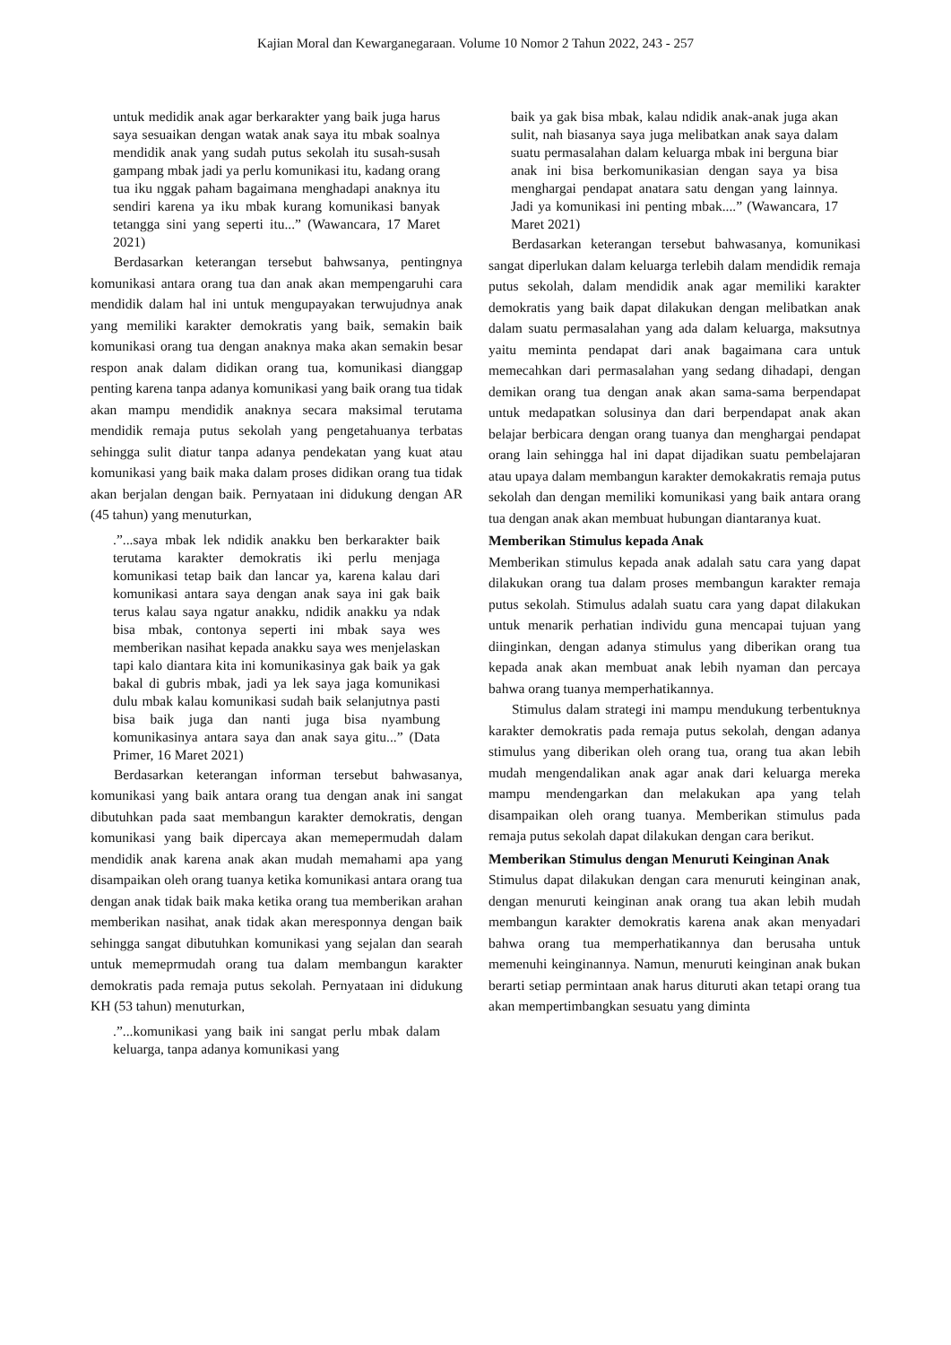Kajian Moral dan Kewarganegaraan. Volume 10 Nomor 2 Tahun 2022, 243 - 257
untuk medidik anak agar berkarakter yang baik juga harus saya sesuaikan dengan watak anak saya itu mbak soalnya mendidik anak yang sudah putus sekolah itu susah-susah gampang mbak jadi ya perlu komunikasi itu, kadang orang tua iku nggak paham bagaimana menghadapi anaknya itu sendiri karena ya iku mbak kurang komunikasi banyak tetangga sini yang seperti itu...” (Wawancara, 17 Maret 2021)
Berdasarkan keterangan tersebut bahwsanya, pentingnya komunikasi antara orang tua dan anak akan mempengaruhi cara mendidik dalam hal ini untuk mengupayakan terwujudnya anak yang memiliki karakter demokratis yang baik, semakin baik komunikasi orang tua dengan anaknya maka akan semakin besar respon anak dalam didikan orang tua, komunikasi dianggap penting karena tanpa adanya komunikasi yang baik orang tua tidak akan mampu mendidik anaknya secara maksimal terutama mendidik remaja putus sekolah yang pengetahuanya terbatas sehingga sulit diatur tanpa adanya pendekatan yang kuat atau komunikasi yang baik maka dalam proses didikan orang tua tidak akan berjalan dengan baik. Pernyataan ini didukung dengan AR (45 tahun) yang menuturkan,
.”...saya mbak lek ndidik anakku ben berkarakter baik terutama karakter demokratis iki perlu menjaga komunikasi tetap baik dan lancar ya, karena kalau dari komunikasi antara saya dengan anak saya ini gak baik terus kalau saya ngatur anakku, ndidik anakku ya ndak bisa mbak, contonya seperti ini mbak saya wes memberikan nasihat kepada anakku saya wes menjelaskan tapi kalo diantara kita ini komunikasinya gak baik ya gak bakal di gubris mbak, jadi ya lek saya jaga komunikasi dulu mbak kalau komunikasi sudah baik selanjutnya pasti bisa baik juga dan nanti juga bisa nyambung komunikasinya antara saya dan anak saya gitu...” (Data Primer, 16 Maret 2021)
Berdasarkan keterangan informan tersebut bahwasanya, komunikasi yang baik antara orang tua dengan anak ini sangat dibutuhkan pada saat membangun karakter demokratis, dengan komunikasi yang baik dipercaya akan memepermudah dalam mendidik anak karena anak akan mudah memahami apa yang disampaikan oleh orang tuanya ketika komunikasi antara orang tua dengan anak tidak baik maka ketika orang tua memberikan arahan memberikan nasihat, anak tidak akan meresponnya dengan baik sehingga sangat dibutuhkan komunikasi yang sejalan dan searah untuk memeprmudah orang tua dalam membangun karakter demokratis pada remaja putus sekolah. Pernyataan ini didukung KH (53 tahun) menuturkan,
.”...komunikasi yang baik ini sangat perlu mbak dalam keluarga, tanpa adanya komunikasi yang
baik ya gak bisa mbak, kalau ndidik anak-anak juga akan sulit, nah biasanya saya juga melibatkan anak saya dalam suatu permasalahan dalam keluarga mbak ini berguna biar anak ini bisa berkomunikasian dengan saya ya bisa menghargai pendapat anatara satu dengan yang lainnya. Jadi ya komunikasi ini penting mbak....” (Wawancara, 17 Maret 2021)
Berdasarkan keterangan tersebut bahwasanya, komunikasi sangat diperlukan dalam keluarga terlebih dalam mendidik remaja putus sekolah, dalam mendidik anak agar memiliki karakter demokratis yang baik dapat dilakukan dengan melibatkan anak dalam suatu permasalahan yang ada dalam keluarga, maksutnya yaitu meminta pendapat dari anak bagaimana cara untuk memecahkan dari permasalahan yang sedang dihadapi, dengan demikan orang tua dengan anak akan sama-sama berpendapat untuk medapatkan solusinya dan dari berpendapat anak akan belajar berbicara dengan orang tuanya dan menghargai pendapat orang lain sehingga hal ini dapat dijadikan suatu pembelajaran atau upaya dalam membangun karakter demokakratis remaja putus sekolah dan dengan memiliki komunikasi yang baik antara orang tua dengan anak akan membuat hubungan diantaranya kuat.
Memberikan Stimulus kepada Anak
Memberikan stimulus kepada anak adalah satu cara yang dapat dilakukan orang tua dalam proses membangun karakter remaja putus sekolah. Stimulus adalah suatu cara yang dapat dilakukan untuk menarik perhatian individu guna mencapai tujuan yang diinginkan, dengan adanya stimulus yang diberikan orang tua kepada anak akan membuat anak lebih nyaman dan percaya bahwa orang tuanya memperhatikannya.
Stimulus dalam strategi ini mampu mendukung terbentuknya karakter demokratis pada remaja putus sekolah, dengan adanya stimulus yang diberikan oleh orang tua, orang tua akan lebih mudah mengendalikan anak agar anak dari keluarga mereka mampu mendengarkan dan melakukan apa yang telah disampaikan oleh orang tuanya. Memberikan stimulus pada remaja putus sekolah dapat dilakukan dengan cara berikut.
Memberikan Stimulus dengan Menuruti Keinginan Anak
Stimulus dapat dilakukan dengan cara menuruti keinginan anak, dengan menuruti keinginan anak orang tua akan lebih mudah membangun karakter demokratis karena anak akan menyadari bahwa orang tua memperhatikannya dan berusaha untuk memenuhi keinginannya. Namun, menuruti keinginan anak bukan berarti setiap permintaan anak harus dituruti akan tetapi orang tua akan mempertimbangkan sesuatu yang diminta